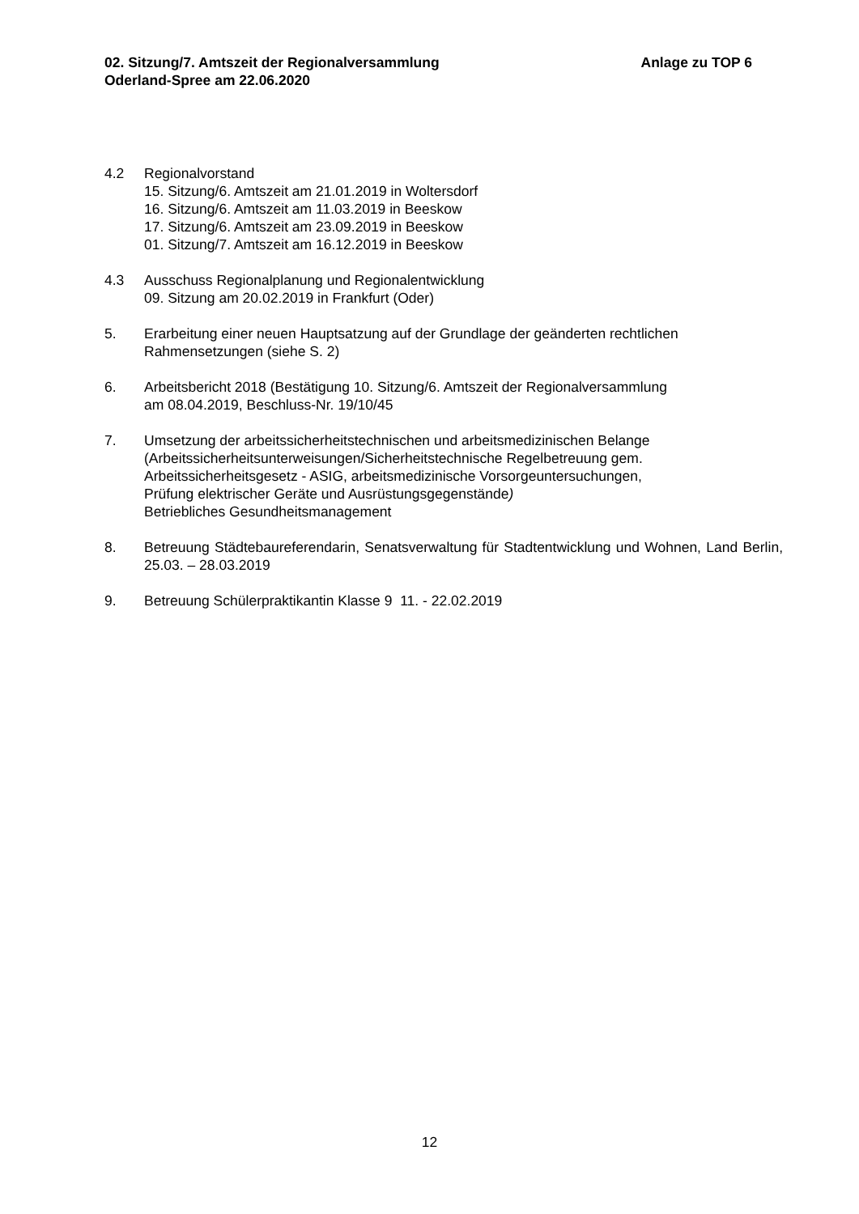02. Sitzung/7. Amtszeit der Regionalversammlung
Oderland-Spree am 22.06.2020
Anlage zu TOP 6
4.2 Regionalvorstand
15. Sitzung/6. Amtszeit am 21.01.2019 in Woltersdorf
16. Sitzung/6. Amtszeit am 11.03.2019 in Beeskow
17. Sitzung/6. Amtszeit am 23.09.2019 in Beeskow
01. Sitzung/7. Amtszeit am 16.12.2019 in Beeskow
4.3 Ausschuss Regionalplanung und Regionalentwicklung
09. Sitzung am 20.02.2019 in Frankfurt (Oder)
5. Erarbeitung einer neuen Hauptsatzung auf der Grundlage der geänderten rechtlichen Rahmensetzungen (siehe S. 2)
6. Arbeitsbericht 2018 (Bestätigung 10. Sitzung/6. Amtszeit der Regionalversammlung
am 08.04.2019, Beschluss-Nr. 19/10/45
7. Umsetzung der arbeitssicherheitstechnischen und arbeitsmedizinischen Belange
(Arbeitssicherheitsunterweisungen/Sicherheitstechnische Regelbetreuung gem.
Arbeitssicherheitsgesetz - ASIG, arbeitsmedizinische Vorsorgeuntersuchungen,
Prüfung elektrischer Geräte und Ausrüstungsgegenstände)
Betriebliches Gesundheitsmanagement
8. Betreuung Städtebaureferendarin, Senatsverwaltung für Stadtentwicklung und Wohnen, Land Berlin, 25.03. – 28.03.2019
9. Betreuung Schülerpraktikantin Klasse 9 11. - 22.02.2019
12